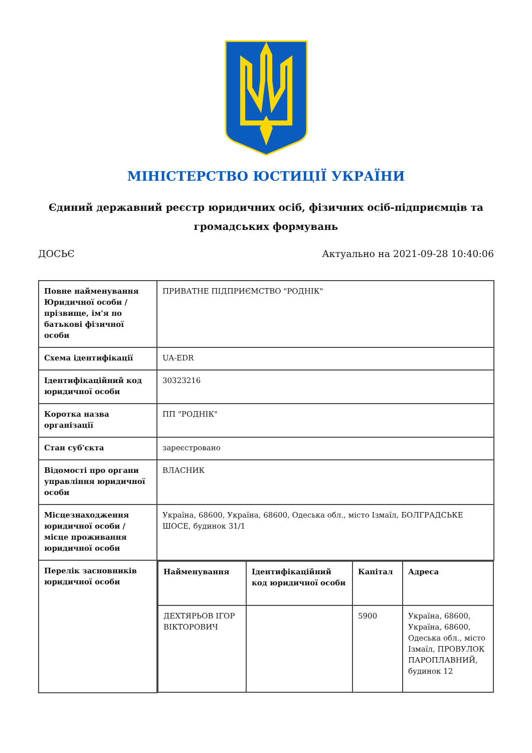МІНІСТЕРСТВО ЮСТИЦІЇ УКРАЇНИ
Єдиний державний реєстр юридичних осіб, фізичних осіб-підприємців та громадських формувань
ДОСЬЄ Актуально на 2021-09-28 10:40:06
| Повне найменування Юридичної особи / прізвище, ім'я по батькові фізичної особи | ПРИВАТНЕ ПІДПРИЄМСТВО "РОДНІК" |
| Схема ідентифікації | UA-EDR |
| Ідентифікаційний код юридичної особи | 30323216 |
| Коротка назва організації | ПП "РОДНІК" |
| Стан суб'єкта | зареєстровано |
| Відомості про органи управління юридичної особи | ВЛАСНИК |
| Місцезнаходження юридичної особи / місце проживання юридичної особи | Україна, 68600, Україна, 68600, Одеська обл., місто Ізмаїл, БОЛГРАДСЬКЕ ШОСЕ, будинок 31/1 |
| Перелік засновників юридичної особи | / Найменування / Ідентифікаційний код юридичної особи / Капітал / Адреса / / --- / --- / --- / --- / / ДЕХТЯРЬОВ ІГОР ВІКТОРОВИЧ / / 5900 / Україна, 68600, Україна, 68600, Одеська обл., місто Ізмаїл, ПРОВУЛОК ПАРОПЛАВНИЙ, будинок 12 / |